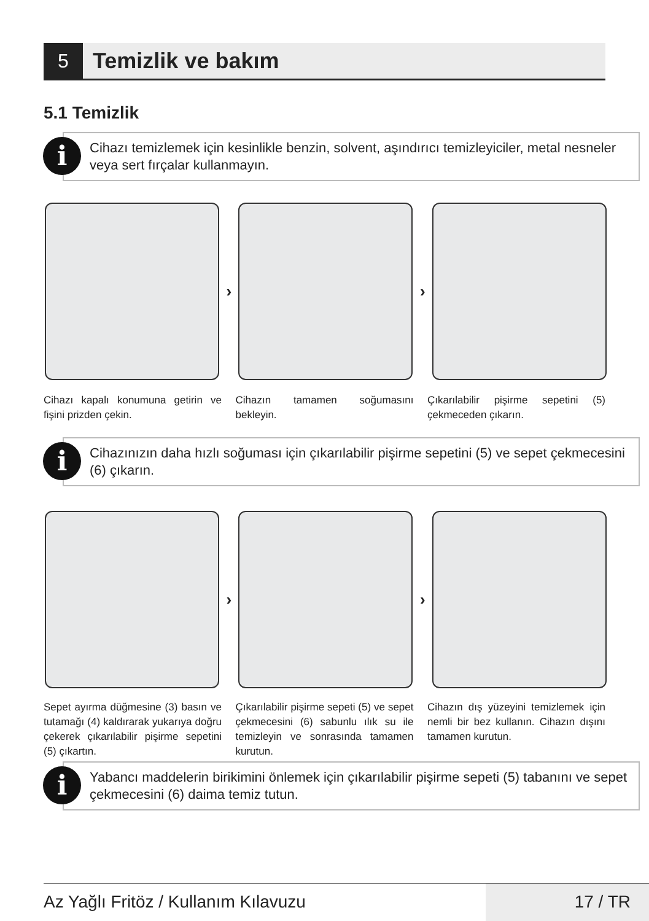5
Temizlik ve bakım
5.1 Temizlik
i
Cihazı temizlemek için kesinlikle benzin, solvent, aşındırıcı temizleyiciler, metal nesneler veya sert fırçalar kullanmayın.
› ›
Cihazı kapalı konumuna getirin ve fişini prizden çekin.
Cihazın tamamen soğumasını bekleyin.
Çıkarılabilir pişirme sepetini (5) çekmeceden çıkarın.
i
Cihazınızın daha hızlı soğuması için çıkarılabilir pişirme sepetini (5) ve sepet çekmecesini (6) çıkarın.
› ›
Sepet ayırma düğmesine (3) basın ve tutamağı (4) kaldırarak yukarıya doğru çekerek çıkarılabilir pişirme sepetini (5) çıkartın.
Çıkarılabilir pişirme sepeti (5) ve sepet çekmecesini (6) sabunlu ılık su ile temizleyin ve sonrasında tamamen kurutun.
Cihazın dış yüzeyini temizlemek için nemli bir bez kullanın. Cihazın dışını tamamen kurutun.
i
Yabancı maddelerin birikimini önlemek için çıkarılabilir pişirme sepeti (5) tabanını ve sepet çekmecesini (6) daima temiz tutun.
Az Yağlı Fritöz / Kullanım Kılavuzu
17 / TR